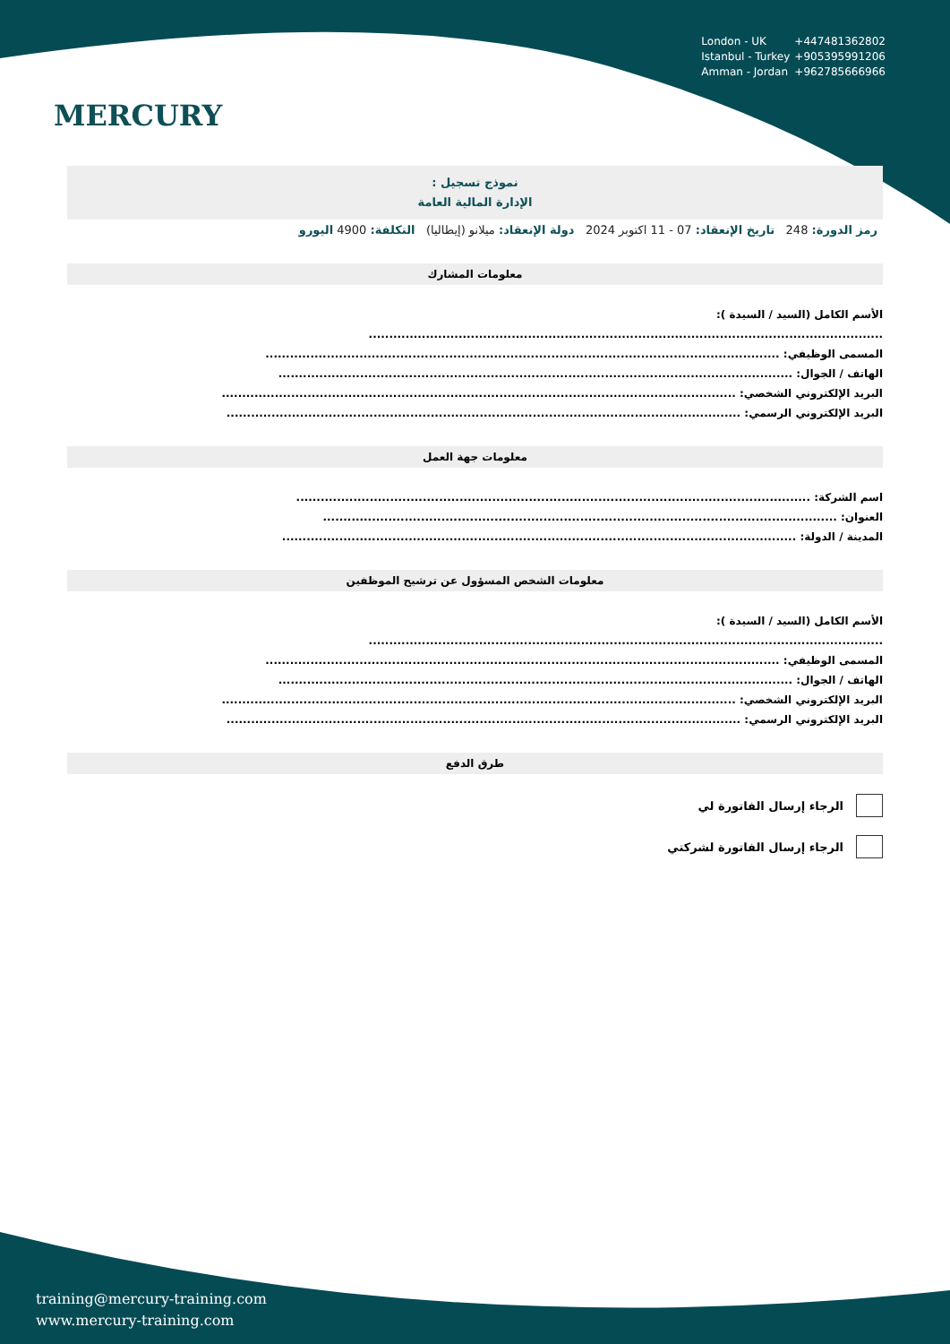MERCURY
London - UK +447481362802
Istanbul - Turkey +905395991206
Amman - Jordan +962785666966
نموذج تسجيل :
الإدارة المالية العامة
رمز الدورة: 248 تاريخ الإنعقاد: 07 - 11 اكتوبر 2024 دولة الإنعقاد: ميلانو (إيطاليا) التكلفة: 4900 اليورو
معلومات المشارك
الأسم الكامل (السيد / السيدة ):
..............................................................................................................................
المسمى الوظيفي: ..............................................................................................................................
الهاتف / الجوال: ..............................................................................................................................
البريد الإلكتروني الشخصي: ..............................................................................................................................
البريد الإلكتروني الرسمي: ..............................................................................................................................
معلومات جهة العمل
اسم الشركة: ..............................................................................................................................
العنوان: ..............................................................................................................................
المدينة / الدولة: ..............................................................................................................................
معلومات الشخص المسؤول عن ترشيح الموظفين
الأسم الكامل (السيد / السيدة ):
..............................................................................................................................
المسمى الوظيفي: ..............................................................................................................................
الهاتف / الجوال: ..............................................................................................................................
البريد الإلكتروني الشخصي: ..............................................................................................................................
البريد الإلكتروني الرسمي: ..............................................................................................................................
طرق الدفع
الرجاء إرسال الفاتورة لي
الرجاء إرسال الفاتورة لشركتي
training@mercury-training.com
www.mercury-training.com